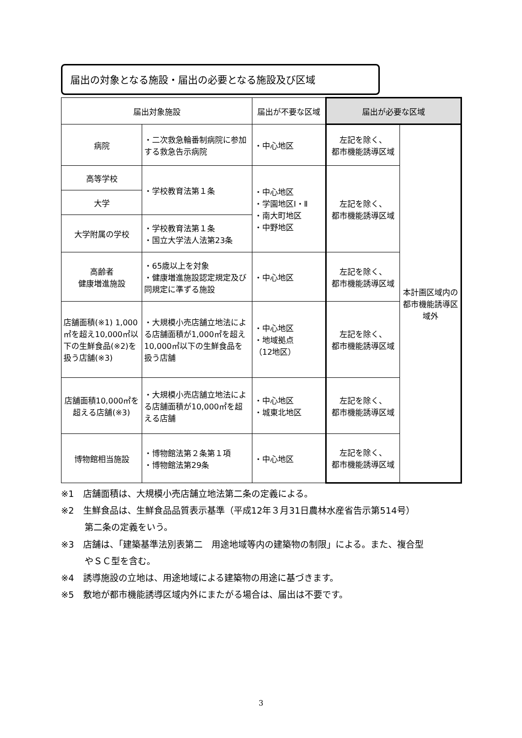届出の対象となる施設・届出の必要となる施設及び区域
| 届出対象施設 | | 届出が不要な区域 | 届出が必要な区域 | |
| --- | --- | --- | --- | --- |
| 病院 | ・二次救急輪番制病院に参加する救急告示病院 | ・中心地区 | 左記を除く、 都市機能誘導区域 | 本計画区域内の都市機能誘導区域外 |
| 高等学校 | ・学校教育法第１条 | ・中心地区 ・学園地区Ⅰ・Ⅱ ・南大町地区 ・中野地区 | 左記を除く、 都市機能誘導区域 | |
| 大学 | | | | |
| 大学附属の学校 | ・学校教育法第１条 ・国立大学法人法第23条 | | | |
| 高齢者 健康増進施設 | ・65歳以上を対象 ・健康増進施設認定規定及び同規定に準ずる施設 | ・中心地区 | 左記を除く、 都市機能誘導区域 | |
| 店舗面積(※1) 1,000㎡を超え10,000㎡以下の生鮮食品(※2)を扱う店舗(※3) | ・大規模小売店舗立地法による店舗面積が1,000㎡を超え10,000㎡以下の生鮮食品を扱う店舗 | ・中心地区 ・地域拠点 （12地区） | 左記を除く、 都市機能誘導区域 | |
| 店舗面積10,000㎡を超える店舗(※3) | ・大規模小売店舗立地法による店舗面積が10,000㎡を超える店舗 | ・中心地区 ・城東北地区 | 左記を除く、 都市機能誘導区域 | |
| 博物館相当施設 | ・博物館法第２条第１項 ・博物館法第29条 | ・中心地区 | 左記を除く、 都市機能誘導区域 | |
※1　店舗面積は、大規模小売店舗立地法第二条の定義による。
※2　生鮮食品は、生鮮食品品質表示基準（平成12年３月31日農林水産省告示第514号）
第二条の定義をいう。
※3　店舗は、「建築基準法別表第二　用途地域等内の建築物の制限」による。また、複合型
やＳＣ型を含む。
※4　誘導施設の立地は、用途地域による建築物の用途に基づきます。
※5　敷地が都市機能誘導区域内外にまたがる場合は、届出は不要です。
3